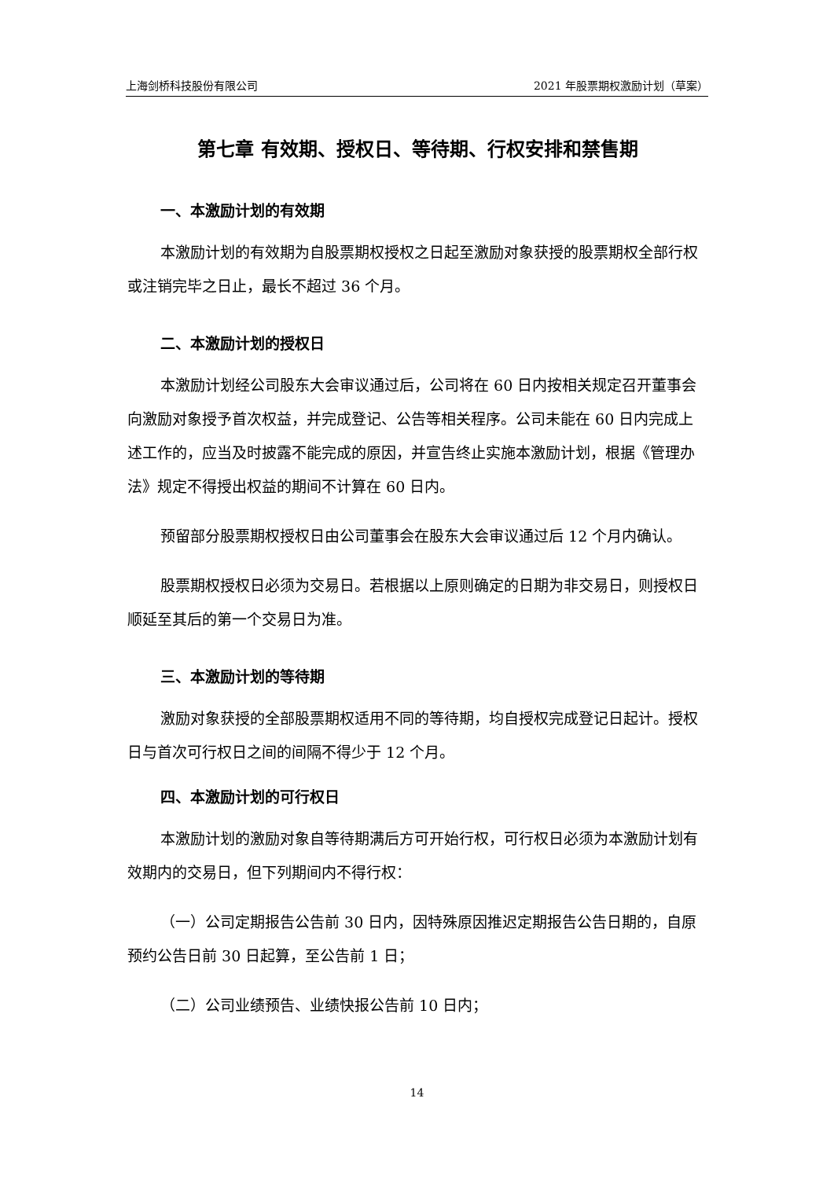上海剑桥科技股份有限公司 2021 年股票期权激励计划（草案）
第七章 有效期、授权日、等待期、行权安排和禁售期
一、本激励计划的有效期
本激励计划的有效期为自股票期权授权之日起至激励对象获授的股票期权全部行权或注销完毕之日止，最长不超过 36 个月。
二、本激励计划的授权日
本激励计划经公司股东大会审议通过后，公司将在 60 日内按相关规定召开董事会向激励对象授予首次权益，并完成登记、公告等相关程序。公司未能在 60 日内完成上述工作的，应当及时披露不能完成的原因，并宣告终止实施本激励计划，根据《管理办法》规定不得授出权益的期间不计算在 60 日内。
预留部分股票期权授权日由公司董事会在股东大会审议通过后 12 个月内确认。
股票期权授权日必须为交易日。若根据以上原则确定的日期为非交易日，则授权日顺延至其后的第一个交易日为准。
三、本激励计划的等待期
激励对象获授的全部股票期权适用不同的等待期，均自授权完成登记日起计。授权日与首次可行权日之间的间隔不得少于 12 个月。
四、本激励计划的可行权日
本激励计划的激励对象自等待期满后方可开始行权，可行权日必须为本激励计划有效期内的交易日，但下列期间内不得行权：
（一）公司定期报告公告前 30 日内，因特殊原因推迟定期报告公告日期的，自原预约公告日前 30 日起算，至公告前 1 日；
（二）公司业绩预告、业绩快报公告前 10 日内；
14